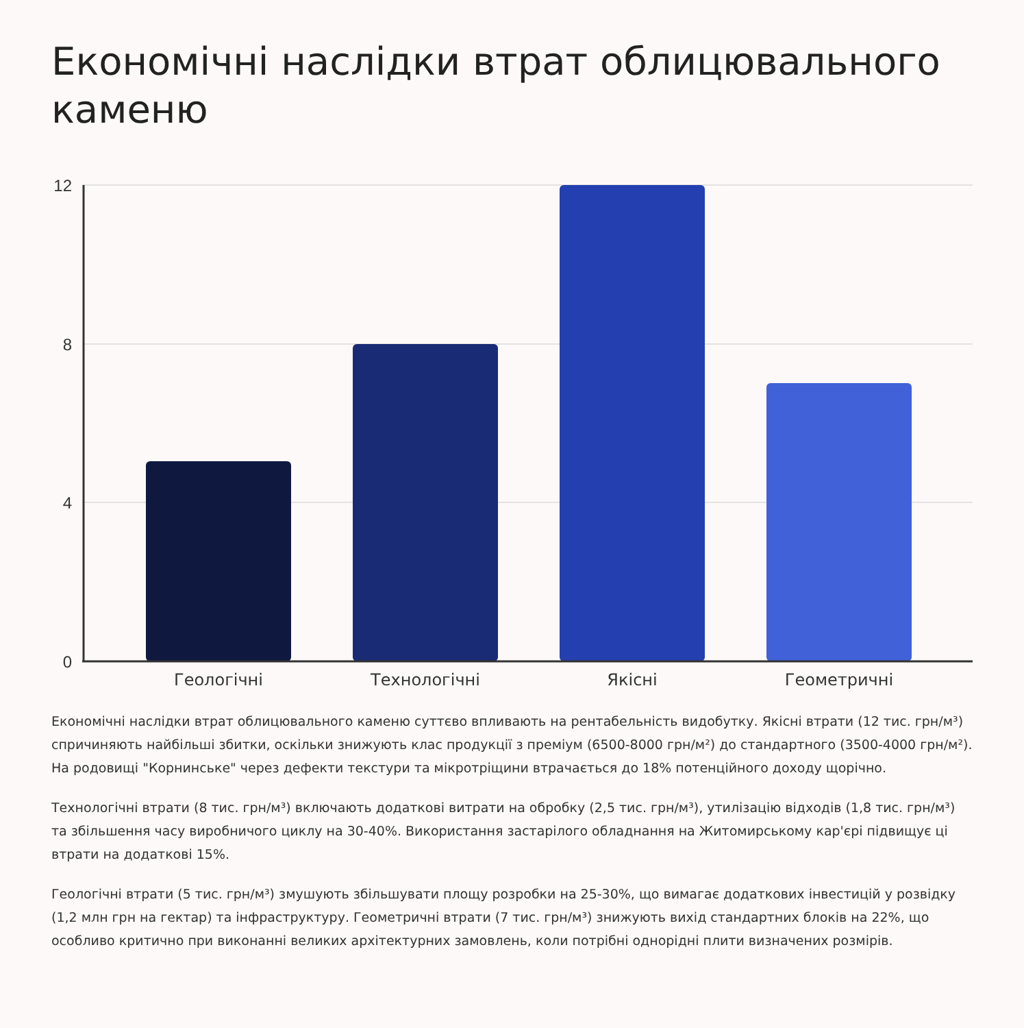Економічні наслідки втрат облицювального каменю
12
8
4
0
Геологічні
Технологічні
Якісні
Геометричні
Економічні наслідки втрат облицювального каменю суттєво впливають на рентабельність видобутку. Якісні втрати (12 тис. грн/м³) спричиняють найбільші збитки, оскільки знижують клас продукції з преміум (6500-8000 грн/м²) до стандартного (3500-4000 грн/м²). На родовищі "Корнинське" через дефекти текстури та мікротріщини втрачається до 18% потенційного доходу щорічно.
Технологічні втрати (8 тис. грн/м³) включають додаткові витрати на обробку (2,5 тис. грн/м³), утилізацію відходів (1,8 тис. грн/м³) та збільшення часу виробничого циклу на 30-40%. Використання застарілого обладнання на Житомирському кар'єрі підвищує ці втрати на додаткові 15%.
Геологічні втрати (5 тис. грн/м³) змушують збільшувати площу розробки на 25-30%, що вимагає додаткових інвестицій у розвідку (1,2 млн грн на гектар) та інфраструктуру. Геометричні втрати (7 тис. грн/м³) знижують вихід стандартних блоків на 22%, що особливо критично при виконанні великих архітектурних замовлень, коли потрібні однорідні плити визначених розмірів.